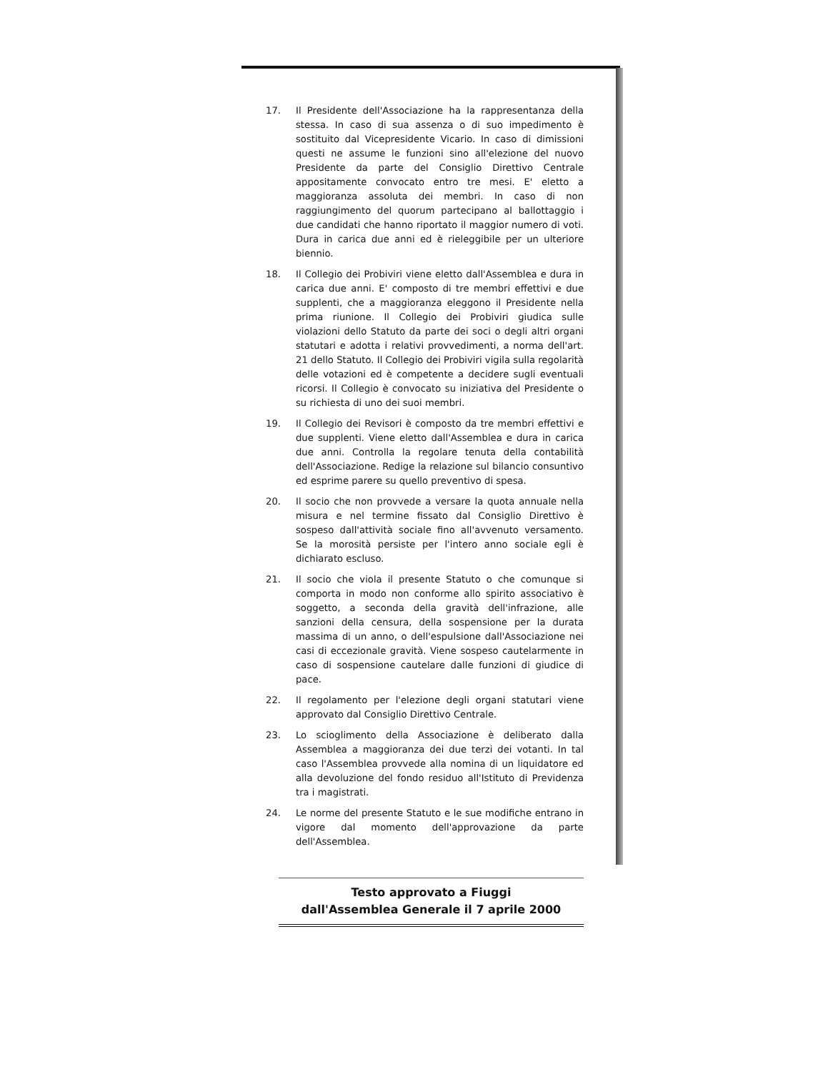17. Il Presidente dell'Associazione ha la rappresentanza della stessa. In caso di sua assenza o di suo impedimento è sostituito dal Vicepresidente Vicario. In caso di dimissioni questi ne assume le funzioni sino all'elezione del nuovo Presidente da parte del Consiglio Direttivo Centrale appositamente convocato entro tre mesi. E' eletto a maggioranza assoluta dei membri. In caso di non raggiungimento del quorum partecipano al ballottaggio i due candidati che hanno riportato il maggior numero di voti. Dura in carica due anni ed è rieleggibile per un ulteriore biennio.
18. Il Collegio dei Probiviri viene eletto dall'Assemblea e dura in carica due anni. E' composto di tre membri effettivi e due supplenti, che a maggioranza eleggono il Presidente nella prima riunione. Il Collegio dei Probiviri giudica sulle violazioni dello Statuto da parte dei soci o degli altri organi statutari e adotta i relativi provvedimenti, a norma dell'art. 21 dello Statuto. Il Collegio dei Probiviri vigila sulla regolarità delle votazioni ed è competente a decidere sugli eventuali ricorsi. Il Collegio è convocato su iniziativa del Presidente o su richiesta di uno dei suoi membri.
19. Il Collegio dei Revisori è composto da tre membri effettivi e due supplenti. Viene eletto dall'Assemblea e dura in carica due anni. Controlla la regolare tenuta della contabilità dell'Associazione. Redige la relazione sul bilancio consuntivo ed esprime parere su quello preventivo di spesa.
20. Il socio che non provvede a versare la quota annuale nella misura e nel termine fissato dal Consiglio Direttivo è sospeso dall'attività sociale fino all'avvenuto versamento. Se la morosità persiste per l'intero anno sociale egli è dichiarato escluso.
21. Il socio che viola il presente Statuto o che comunque si comporta in modo non conforme allo spirito associativo è soggetto, a seconda della gravità dell'infrazione, alle sanzioni della censura, della sospensione per la durata massima di un anno, o dell'espulsione dall'Associazione nei casi di eccezionale gravità. Viene sospeso cautelarmente in caso di sospensione cautelare dalle funzioni di giudice di pace.
22. Il regolamento per l'elezione degli organi statutari viene approvato dal Consiglio Direttivo Centrale.
23. Lo scioglimento della Associazione è deliberato dalla Assemblea a maggioranza dei due terzi dei votanti. In tal caso l'Assemblea provvede alla nomina di un liquidatore ed alla devoluzione del fondo residuo all'Istituto di Previdenza tra i magistrati.
24. Le norme del presente Statuto e le sue modifiche entrano in vigore dal momento dell'approvazione da parte dell'Assemblea.
Testo approvato a Fiuggi
dall'Assemblea Generale il 7 aprile 2000